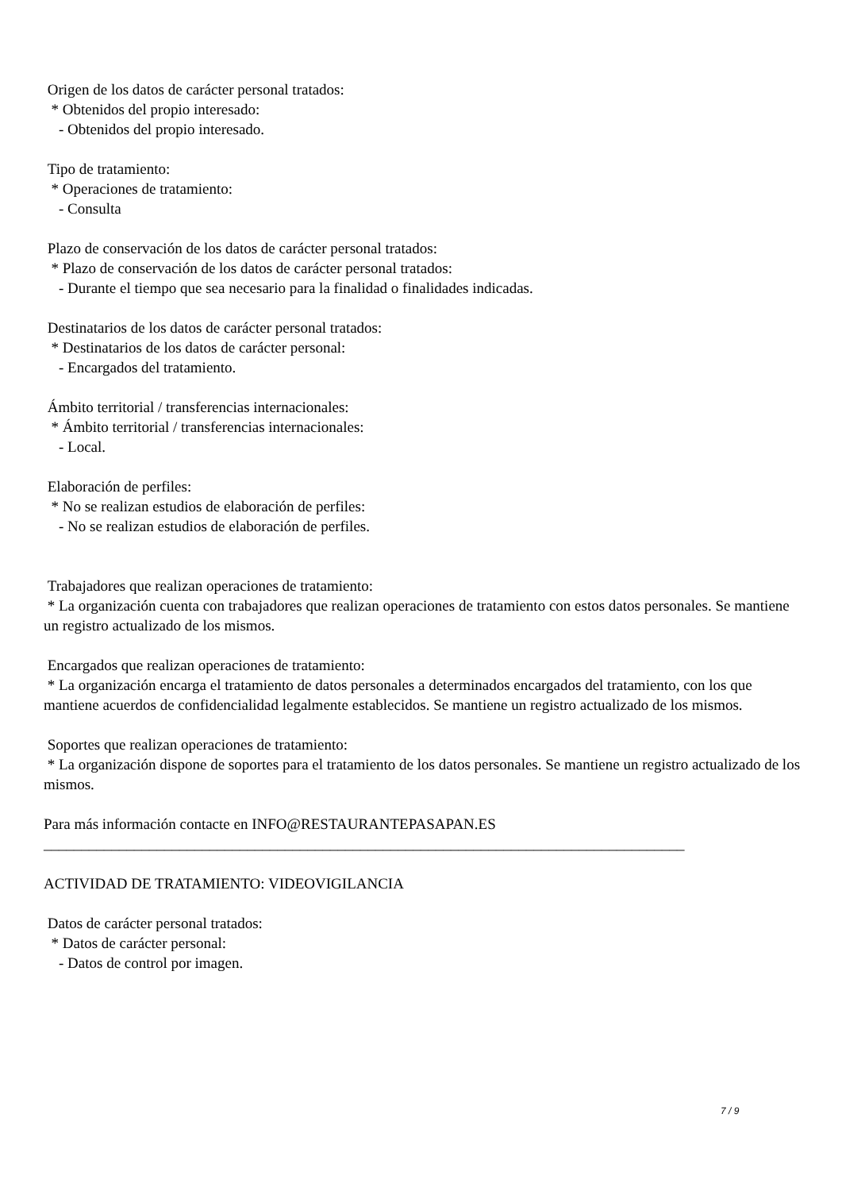Origen de los datos de carácter personal tratados: * Obtenidos del propio interesado: - Obtenidos del propio interesado. Tipo de tratamiento: * Operaciones de tratamiento: - Consulta Plazo de conservación de los datos de carácter personal tratados: * Plazo de conservación de los datos de carácter personal tratados: - Durante el tiempo que sea necesario para la finalidad o finalidades indicadas. Destinatarios de los datos de carácter personal tratados: * Destinatarios de los datos de carácter personal: - Encargados del tratamiento. Ámbito territorial / transferencias internacionales: * Ámbito territorial / transferencias internacionales: - Local. Elaboración de perfiles: * No se realizan estudios de elaboración de perfiles: - No se realizan estudios de elaboración de perfiles. Trabajadores que realizan operaciones de tratamiento: * La organización cuenta con trabajadores que realizan operaciones de tratamiento con estos datos personales. Se mantiene un registro actualizado de los mismos. Encargados que realizan operaciones de tratamiento: * La organización encarga el tratamiento de datos personales a determinados encargados del tratamiento, con los que mantiene acuerdos de confidencialidad legalmente establecidos. Se mantiene un registro actualizado de los mismos. Soportes que realizan operaciones de tratamiento: * La organización dispone de soportes para el tratamiento de los datos personales. Se mantiene un registro actualizado de los mismos. Para más información contacte en INFO@RESTAURANTEPASAPAN.ES _____________________________________________________________________________________ ACTIVIDAD DE TRATAMIENTO: VIDEOVIGILANCIA Datos de carácter personal tratados: * Datos de carácter personal: - Datos de control por imagen.
7 / 9